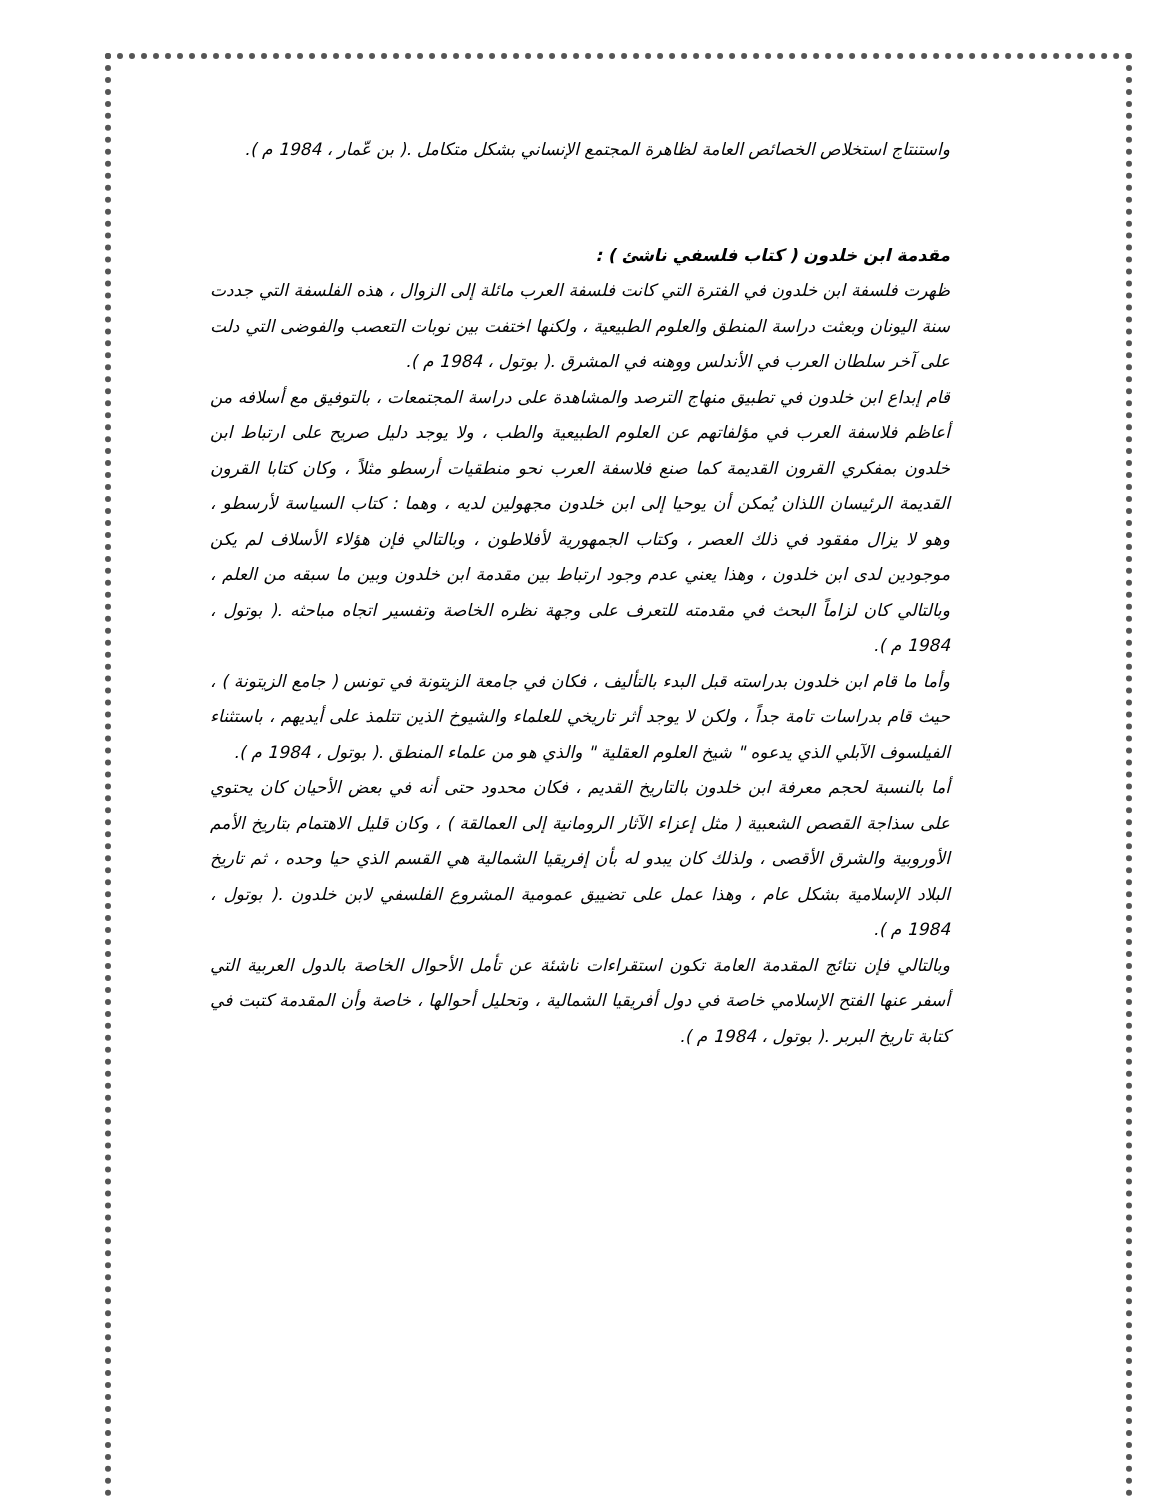واستنتاج استخلاص الخصائص العامة لظاهرة المجتمع الإنساني بشكل متكامل .( بن عّمار ، 1984 م ).
مقدمة ابن خلدون ( كتاب فلسفي ناشئ ) :
ظهرت فلسفة ابن خلدون في الفترة التي كانت فلسفة العرب مائلة إلى الزوال ، هذه الفلسفة التي جددت سنة اليونان وبعثت دراسة المنطق والعلوم الطبيعية ، ولكنها اختفت بين نوبات التعصب والفوضى التي دلت على آخر سلطان العرب في الأندلس ووهنه في المشرق .( بوتول ، 1984 م ).
قام إبداع ابن خلدون في تطبيق منهاج الترصد والمشاهدة على دراسة المجتمعات ، بالتوفيق مع أسلافه من أعاظم فلاسفة العرب في مؤلفاتهم عن العلوم الطبيعية والطب ، ولا يوجد دليل صريح على ارتباط ابن خلدون بمفكري القرون القديمة كما صنع فلاسفة العرب نحو منطقيات أرسطو مثلاً ، وكان كتابا القرون القديمة الرئيسان اللذان يُمكن أن يوحيا إلى ابن خلدون مجهولين لديه ، وهما : كتاب السياسة لأرسطو ، وهو لا يزال مفقود في ذلك العصر ، وكتاب الجمهورية لأفلاطون ، وبالتالي فإن هؤلاء الأسلاف لم يكن موجودين لدى ابن خلدون ، وهذا يعني عدم وجود ارتباط بين مقدمة ابن خلدون وبين ما سبقه من العلم ، وبالتالي كان لزاماً البحث في مقدمته للتعرف على وجهة نظره الخاصة وتفسير اتجاه مباحثه .( بوتول ، 1984 م ).
وأما ما قام ابن خلدون بدراسته قبل البدء بالتأليف ، فكان في جامعة الزيتونة في تونس ( جامع الزيتونة ) ، حيث قام بدراسات تامة جداً ، ولكن لا يوجد أثر تاريخي للعلماء والشيوخ الذين تتلمذ على أيديهم ، باستثناء الفيلسوف الآبلي الذي يدعوه " شيخ العلوم العقلية " والذي هو من علماء المنطق .( بوتول ، 1984 م ).
أما بالنسبة لحجم معرفة ابن خلدون بالتاريخ القديم ، فكان محدود حتى أنه في بعض الأحيان كان يحتوي على سذاجة القصص الشعبية ( مثل إعزاء الآثار الرومانية إلى العمالقة ) ، وكان قليل الاهتمام بتاريخ الأمم الأوروبية والشرق الأقصى ، ولذلك كان يبدو له بأن إفريقيا الشمالية هي القسم الذي حيا وحده ، ثم تاريخ البلاد الإسلامية بشكل عام ، وهذا عمل على تضييق عمومية المشروع الفلسفي لابن خلدون .( بوتول ، 1984 م ).
وبالتالي فإن نتائج المقدمة العامة تكون استقراءات ناشئة عن تأمل الأحوال الخاصة بالدول العربية التي أسفر عنها الفتح الإسلامي خاصة في دول أفريقيا الشمالية ، وتحليل أحوالها ، خاصة وأن المقدمة كتبت في كتابة تاريخ البربر .( بوتول ، 1984 م ).